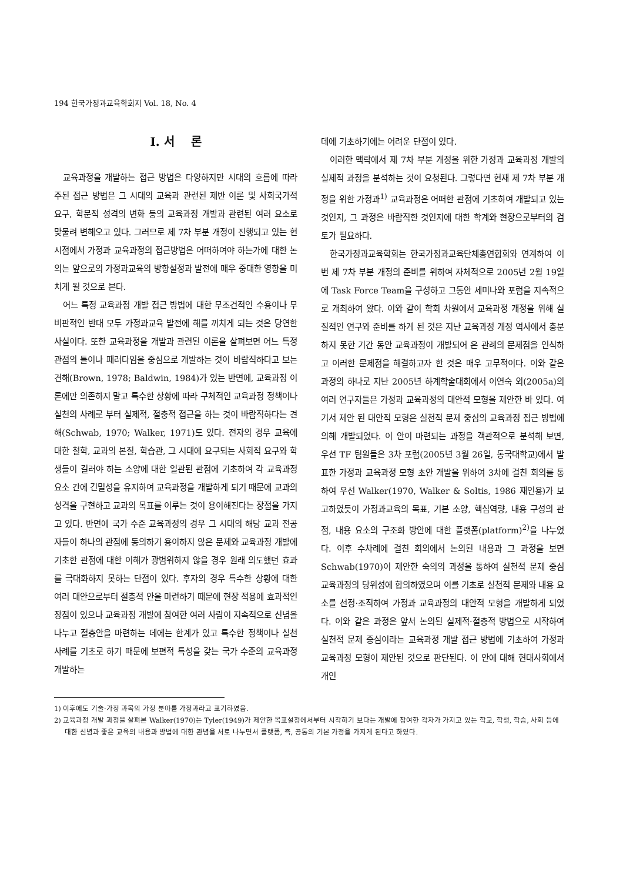194 한국가정과교육학회지 Vol. 18, No. 4
Ⅰ. 서 론
교육과정을 개발하는 접근 방법은 다양하지만 시대의 흐름에 따라 주된 접근 방법은 그 시대의 교육과 관련된 제반 이론 및 사회국가적 요구, 학문적 성격의 변화 등의 교육과정 개발과 관련된 여러 요소로 맞물려 변해오고 있다. 그러므로 제 7차 부분 개정이 진행되고 있는 현 시점에서 가정과 교육과정의 접근방법은 어떠하여야 하는가에 대한 논의는 앞으로의 가정과교육의 방향설정과 발전에 매우 중대한 영향을 미치게 될 것으로 본다.
어느 특정 교육과정 개발 접근 방법에 대한 무조건적인 수용이나 무비판적인 반대 모두 가정과교육 발전에 해를 끼치게 되는 것은 당연한 사실이다. 또한 교육과정을 개발과 관련된 이론을 살펴보면 어느 특정 관점의 틀이나 패러다임을 중심으로 개발하는 것이 바람직하다고 보는 견해(Brown, 1978; Baldwin, 1984)가 있는 반면에, 교육과정 이론에만 의존하지 말고 특수한 상황에 따라 구체적인 교육과정 정책이나 실천의 사례로 부터 실제적, 절충적 접근을 하는 것이 바람직하다는 견해(Schwab, 1970; Walker, 1971)도 있다. 전자의 경우 교육에 대한 철학, 교과의 본질, 학습관, 그 시대에 요구되는 사회적 요구와 학생들이 길러야 하는 소양에 대한 일관된 관점에 기초하여 각 교육과정 요소 간에 긴밀성을 유지하여 교육과정을 개발하게 되기 때문에 교과의 성격을 구현하고 교과의 목표를 이루는 것이 용이해진다는 장점을 가지고 있다. 반면에 국가 수준 교육과정의 경우 그 시대의 해당 교과 전공자들이 하나의 관점에 동의하기 용이하지 않은 문제와 교육과정 개발에 기초한 관점에 대한 이해가 광범위하지 않을 경우 원래 의도했던 효과를 극대화하지 못하는 단점이 있다. 후자의 경우 특수한 상황에 대한 여러 대안으로부터 절충적 안을 마련하기 때문에 현장 적용에 효과적인 장점이 있으나 교육과정 개발에 참여한 여러 사람이 지속적으로 신념을 나누고 절충안을 마련하는 데에는 한계가 있고 특수한 정책이나 실천 사례를 기초로 하기 때문에 보편적 특성을 갖는 국가 수준의 교육과정 개발하는
데에 기초하기에는 어려운 단점이 있다.
이러한 맥락에서 제 7차 부분 개정을 위한 가정과 교육과정 개발의 실제적 과정을 분석하는 것이 요청된다. 그렇다면 현재 제 7차 부분 개정을 위한 가정과<sup>1)</sup> 교육과정은 어떠한 관점에 기초하여 개발되고 있는 것인지, 그 과정은 바람직한 것인지에 대한 학계와 현장으로부터의 검토가 필요하다.
한국가정과교육학회는 한국가정과교육단체총연합회와 연계하여 이번 제 7차 부분 개정의 준비를 위하여 자체적으로 2005년 2월 19일에 Task Force Team을 구성하고 그동안 세미나와 포럼을 지속적으로 개최하여 왔다. 이와 같이 학회 차원에서 교육과정 개정을 위해 실질적인 연구와 준비를 하게 된 것은 지난 교육과정 개정 역사에서 충분하지 못한 기간 동안 교육과정이 개발되어 온 관례의 문제점을 인식하고 이러한 문제점을 해결하고자 한 것은 매우 고무적이다. 이와 같은 과정의 하나로 지난 2005년 하계학술대회에서 이연숙 외(2005a)의 여러 연구자들은 가정과 교육과정의 대안적 모형을 제안한 바 있다. 여기서 제안 된 대안적 모형은 실천적 문제 중심의 교육과정 접근 방법에 의해 개발되었다. 이 안이 마련되는 과정을 객관적으로 분석해 보면, 우선 TF 팀원들은 3차 포럼(2005년 3월 26일, 동국대학교)에서 발표한 가정과 교육과정 모형 초안 개발을 위하여 3차에 걸친 회의를 통하여 우선 Walker(1970, Walker & Soltis, 1986 재인용)가 보고하였듯이 가정과교육의 목표, 기본 소양, 핵심역량, 내용 구성의 관점, 내용 요소의 구조화 방안에 대한 플랫폼(platform)<sup>2)</sup>을 나누었다. 이후 수차례에 걸친 회의에서 논의된 내용과 그 과정을 보면 Schwab(1970)이 제안한 숙의의 과정을 통하여 실천적 문제 중심 교육과정의 당위성에 합의하였으며 이를 기초로 실천적 문제와 내용 요소를 선정·조직하여 가정과 교육과정의 대안적 모형을 개발하게 되었다. 이와 같은 과정은 앞서 논의된 실제적·절충적 방법으로 시작하여 실천적 문제 중심이라는 교육과정 개발 접근 방법에 기초하여 가정과 교육과정 모형이 제안된 것으로 판단된다. 이 안에 대해 현대사회에서 개인
1) 이후에도 기술·가정 과목의 가정 분야를 가정과라고 표기하였음.
2) 교육과정 개발 과정을 살펴본 Walker(1970)는 Tyler(1949)가 제안한 목표설정에서부터 시작하기 보다는 개발에 참여한 각자가 가지고 있는 학교, 학생, 학습, 사회 등에 대한 신념과 좋은 교육의 내용과 방법에 대한 관념을 서로 나누면서 플랫폼, 즉, 공통의 기본 가정을 가지게 된다고 하였다.